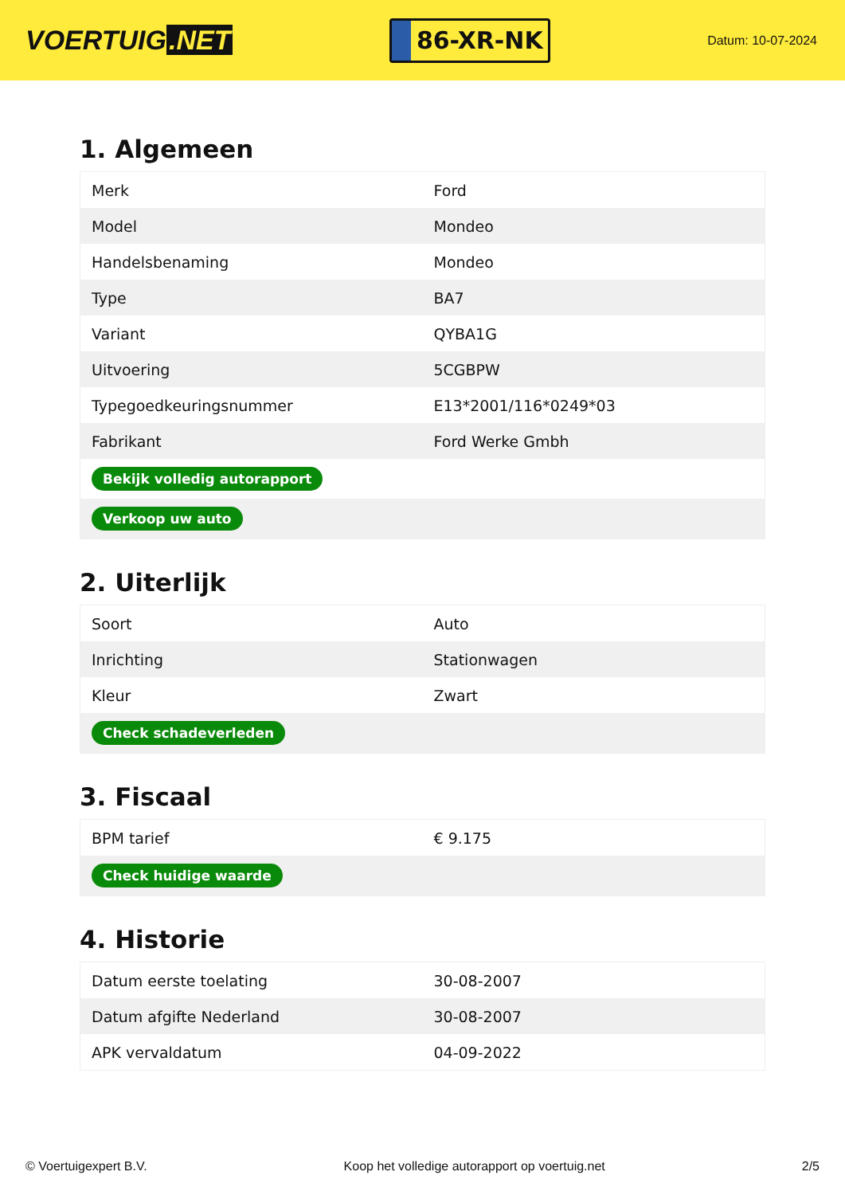VOERTUIG.NET
86-XR-NK
Datum: 10-07-2024
1. Algemeen
| Merk | Ford |
| Model | Mondeo |
| Handelsbenaming | Mondeo |
| Type | BA7 |
| Variant | QYBA1G |
| Uitvoering | 5CGBPW |
| Typegoedkeuringsnummer | E13*2001/116*0249*03 |
| Fabrikant | Ford Werke Gmbh |
| Bekijk volledig autorapport | |
| Verkoop uw auto | |
2. Uiterlijk
| Soort | Auto |
| Inrichting | Stationwagen |
| Kleur | Zwart |
| Check schadeverleden | |
3. Fiscaal
| BPM tarief | € 9.175 |
| Check huidige waarde | |
4. Historie
| Datum eerste toelating | 30-08-2007 |
| Datum afgifte Nederland | 30-08-2007 |
| APK vervaldatum | 04-09-2022 |
© Voertuigexpert B.V. Koop het volledige autorapport op voertuig.net 2/5